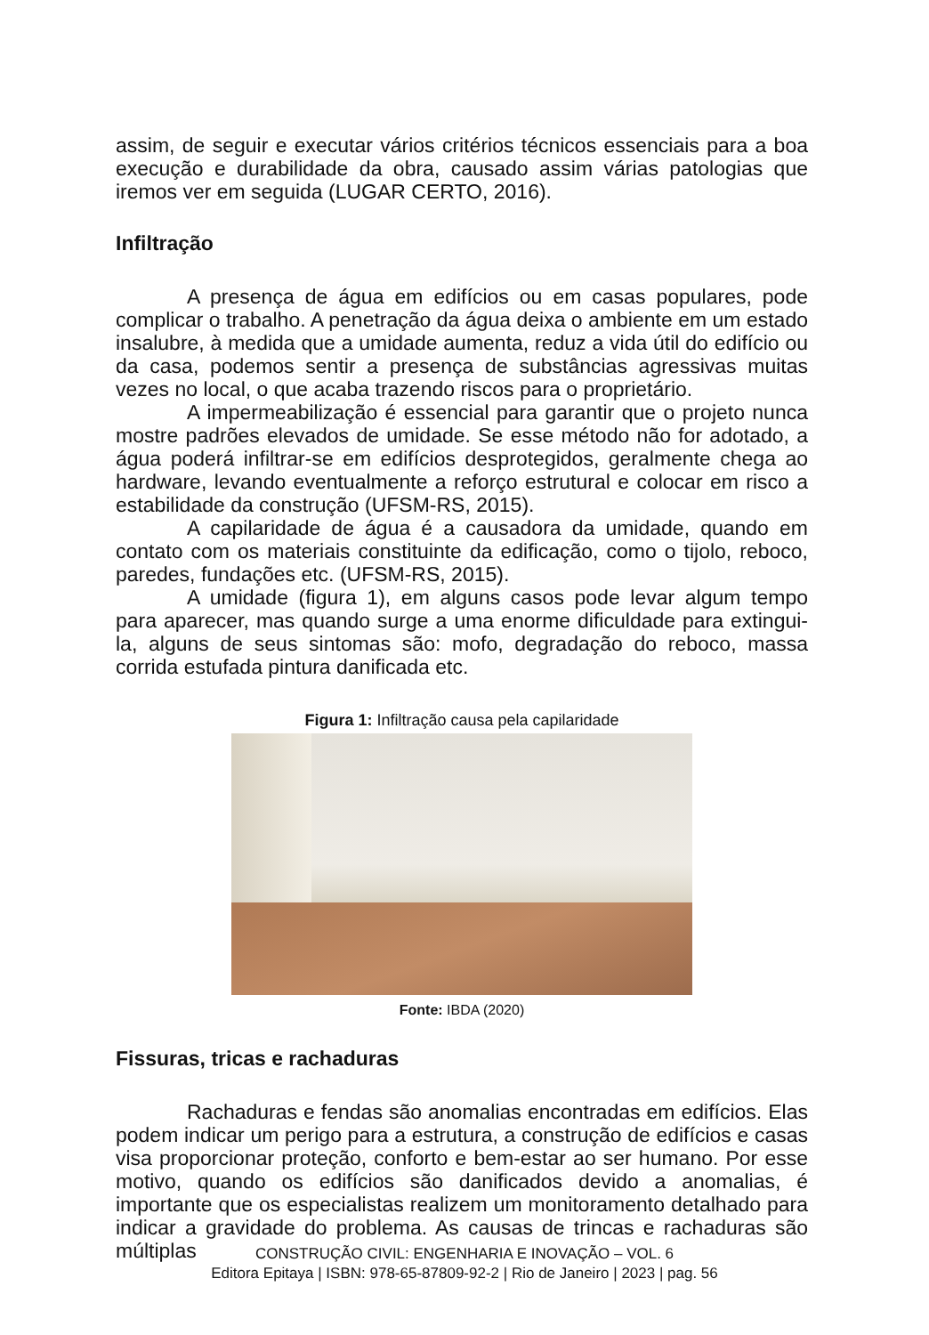assim, de seguir e executar vários critérios técnicos essenciais para a boa execução e durabilidade da obra, causado assim várias patologias que iremos ver em seguida (LUGAR CERTO, 2016).
Infiltração
A presença de água em edifícios ou em casas populares, pode complicar o trabalho. A penetração da água deixa o ambiente em um estado insalubre, à medida que a umidade aumenta, reduz a vida útil do edifício ou da casa, podemos sentir a presença de substâncias agressivas muitas vezes no local, o que acaba trazendo riscos para o proprietário.
A impermeabilização é essencial para garantir que o projeto nunca mostre padrões elevados de umidade. Se esse método não for adotado, a água poderá infiltrar-se em edifícios desprotegidos, geralmente chega ao hardware, levando eventualmente a reforço estrutural e colocar em risco a estabilidade da construção (UFSM-RS, 2015).
A capilaridade de água é a causadora da umidade, quando em contato com os materiais constituinte da edificação, como o tijolo, reboco, paredes, fundações etc. (UFSM-RS, 2015).
A umidade (figura 1), em alguns casos pode levar algum tempo para aparecer, mas quando surge a uma enorme dificuldade para extingui-la, alguns de seus sintomas são: mofo, degradação do reboco, massa corrida estufada pintura danificada etc.
Figura 1: Infiltração causa pela capilaridade
Fonte: IBDA (2020)
Fissuras, tricas e rachaduras
Rachaduras e fendas são anomalias encontradas em edifícios. Elas podem indicar um perigo para a estrutura, a construção de edifícios e casas visa proporcionar proteção, conforto e bem-estar ao ser humano. Por esse motivo, quando os edifícios são danificados devido a anomalias, é importante que os especialistas realizem um monitoramento detalhado para indicar a gravidade do problema. As causas de trincas e rachaduras são múltiplas
CONSTRUÇÃO CIVIL: ENGENHARIA E INOVAÇÃO – VOL. 6
Editora Epitaya | ISBN: 978-65-87809-92-2 | Rio de Janeiro | 2023 | pag. 56